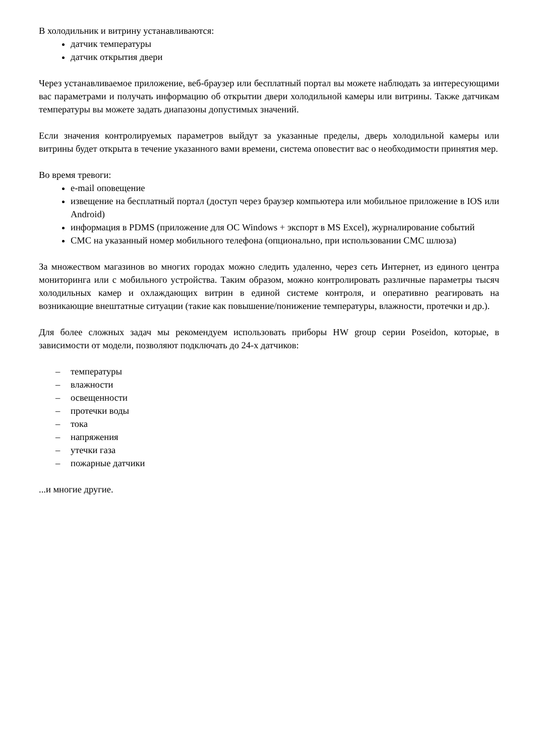В холодильник и витрину устанавливаются:
датчик температуры
датчик открытия двери
Через устанавливаемое приложение, веб-браузер или бесплатный портал вы можете наблюдать за интересующими вас параметрами и получать информацию об открытии двери холодильной камеры или витрины. Также датчикам температуры вы можете задать диапазоны допустимых значений.
Если значения контролируемых параметров выйдут за указанные пределы, дверь холодильной камеры или витрины будет открыта в течение указанного вами времени, система оповестит вас о необходимости принятия мер.
Во время тревоги:
e-mail оповещение
извещение на бесплатный портал (доступ через браузер компьютера или мобильное приложение в IOS или Android)
информация в PDMS (приложение для ОС Windows + экспорт в MS Excel), журналирование событий
СМС на указанный номер мобильного телефона (опционально, при использовании СМС шлюза)
За множеством магазинов во многих городах можно следить удаленно, через сеть Интернет, из единого центра мониторинга или с мобильного устройства. Таким образом, можно контролировать различные параметры тысяч холодильных камер и охлаждающих витрин в единой системе контроля, и оперативно реагировать на возникающие внештатные ситуации (такие как повышение/понижение температуры, влажности, протечки и др.).
Для более сложных задач мы рекомендуем использовать приборы HW group серии Poseidon, которые, в зависимости от модели, позволяют подключать до 24-х датчиков:
– температуры
– влажности
– освещенности
– протечки воды
– тока
– напряжения
– утечки газа
– пожарные датчики
...и многие другие.